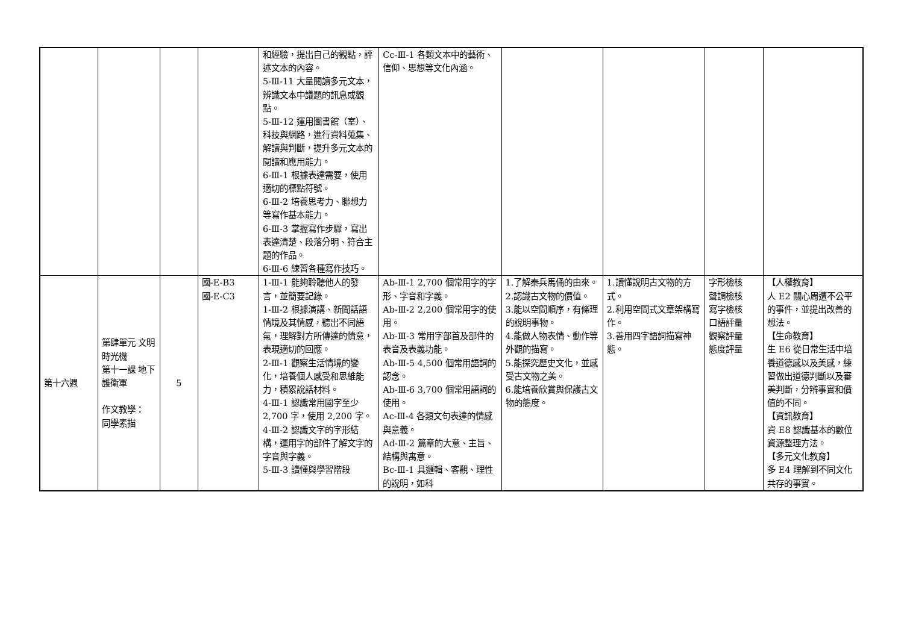| | | | | 和經驗，提出自己的觀點，評述文本的內容。 5-Ⅲ-11 大量閱讀多元文本，辨識文本中議題的訊息或觀點。 5-Ⅲ-12 運用圖書館（室）、科技與網路，進行資料蒐集、解讀與判斷，提升多元文本的閱讀和應用能力。 6-Ⅲ-1 根據表達需要，使用適切的標點符號。 6-Ⅲ-2 培養思考力、聯想力等寫作基本能力。 6-Ⅲ-3 掌握寫作步驟，寫出表達清楚、段落分明、符合主題的作品。 6-Ⅲ-6 練習各種寫作技巧。 | Cc-Ⅲ-1 各類文本中的藝術、信仰、思想等文化內涵。 | | | | |
| 第十六週 | 第肆單元 文明時光機 第十一課 地下護衛軍 作文教學： 同學素描 | 5 | 國-E-B3 國-E-C3 | 1-Ⅲ-1 能夠聆聽他人的發言，並簡要記錄。 1-Ⅲ-2 根據演講、新聞話語情境及其情感，聽出不同語氣，理解對方所傳達的情意，表現適切的回應。 2-Ⅲ-1 觀察生活情境的變化，培養個人感受和思維能力，積累說話材料。 4-Ⅲ-1 認識常用國字至少 2,700 字，使用 2,200 字。 4-Ⅲ-2 認識文字的字形結構，運用字的部件了解文字的字音與字義。 5-Ⅲ-3 讀懂與學習階段 | Ab-Ⅲ-1 2,700 個常用字的字形、字音和字義。 Ab-Ⅲ-2 2,200 個常用字的使用。 Ab-Ⅲ-3 常用字部首及部件的表音及表義功能。 Ab-Ⅲ-5 4,500 個常用語詞的認念。 Ab-Ⅲ-6 3,700 個常用語詞的使用。 Ac-Ⅲ-4 各類文句表達的情感與意義。 Ad-Ⅲ-2 篇章的大意、主旨、結構與寓意。 Bc-Ⅲ-1 具邏輯、客觀、理性的說明，如科 | 1.了解秦兵馬俑的由來。 2.認識古文物的價值。 3.能以空間順序，有條理的說明事物。 4.能做人物表情、動作等外觀的描寫。 5.能探究歷史文化，並感受古文物之美。 6.能培養欣賞與保護古文物的態度。 | 1.讀懂說明古文物的方式。 2.利用空間式文章架構寫作。 3.善用四字語詞描寫神態。 | 字形檢核 聲調檢核 寫字檢核 口語評量 觀察評量 態度評量 | 【人權教育】 人 E2 關心周遭不公平的事件，並提出改善的想法。 【生命教育】 生 E6 從日常生活中培養道德感以及美感，練習做出道德判斷以及審美判斷，分辨事實和價值的不同。 【資訊教育】 資 E8 認識基本的數位資源整理方法。 【多元文化教育】 多 E4 理解到不同文化共存的事實。 |